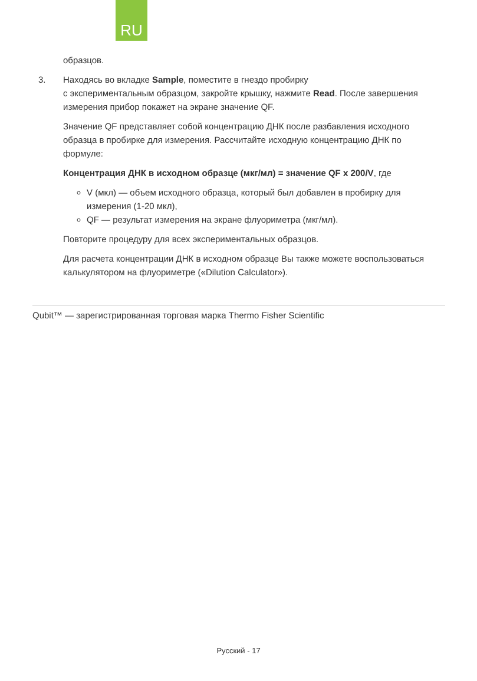RU
образцов.
3. Находясь во вкладке Sample, поместите в гнездо пробирку
с экспериментальным образцом, закройте крышку, нажмите Read. После завершения измерения прибор покажет на экране значение QF.
Значение QF представляет собой концентрацию ДНК после разбавления исходного образца в пробирке для измерения. Рассчитайте исходную концентрацию ДНК по формуле:
Концентрация ДНК в исходном образце (мкг/мл) = значение QF x 200/V, где
V (мкл) — объем исходного образца, который был добавлен в пробирку для измерения (1-20 мкл),
QF — результат измерения на экране флуориметра (мкг/мл).
Повторите процедуру для всех экспериментальных образцов.
Для расчета концентрации ДНК в исходном образце Вы также можете воспользоваться калькулятором на флуориметре («Dilution Calculator»).
Qubit™ — зарегистрированная торговая марка Thermo Fisher Scientific
Русский - 17